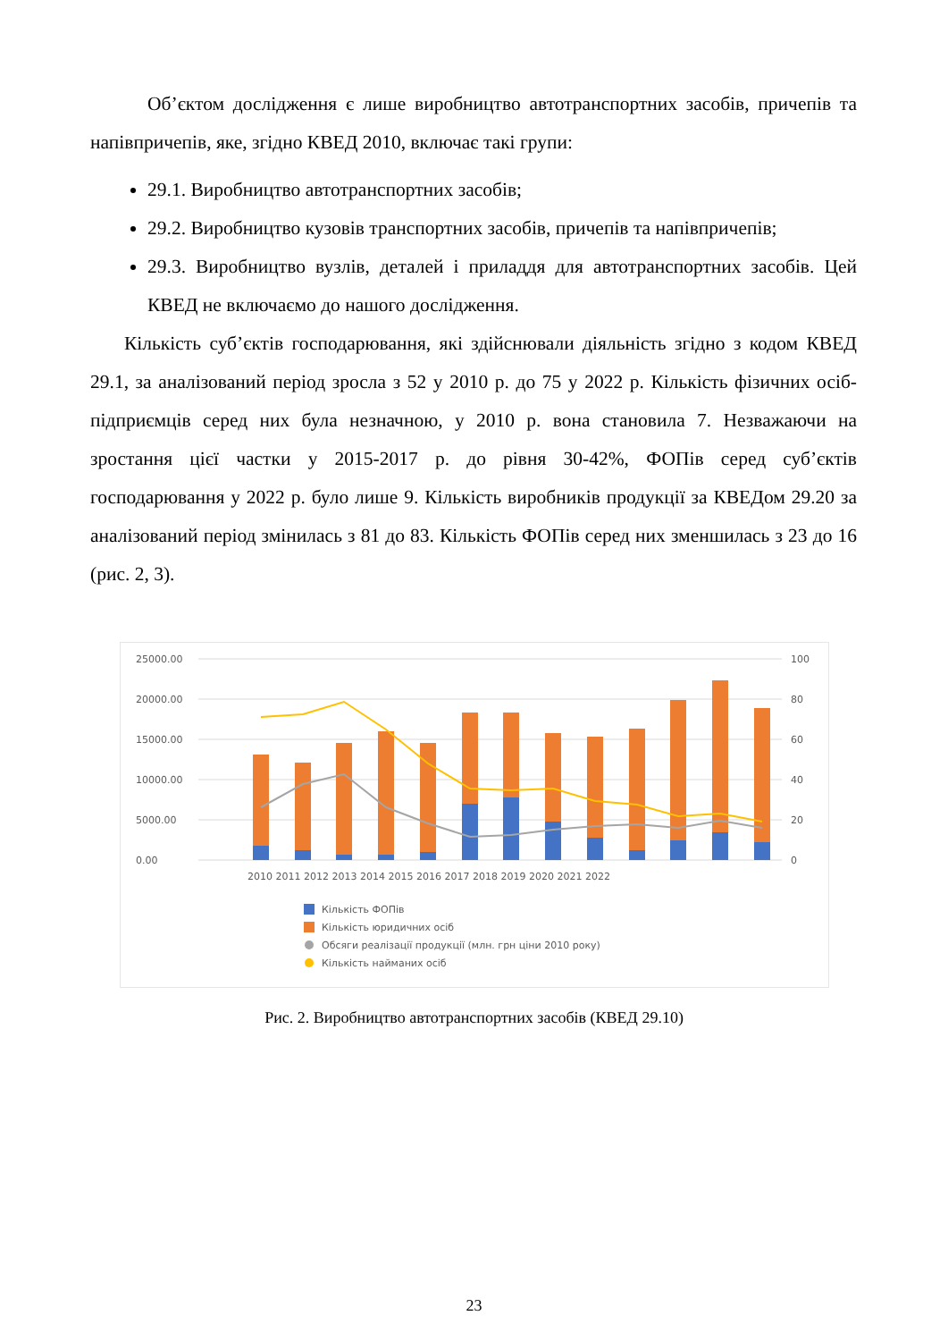Об’єктом дослідження є лише виробництво автотранспортних засобів, причепів та напівпричепів, яке, згідно КВЕД 2010, включає такі групи:
29.1. Виробництво автотранспортних засобів;
29.2. Виробництво кузовів транспортних засобів, причепів та напівпричепів;
29.3. Виробництво вузлів, деталей і приладдя для автотранспортних засобів. Цей КВЕД не включаємо до нашого дослідження.
Кількість суб’єктів господарювання, які здійснювали діяльність згідно з кодом КВЕД 29.1, за аналізований період зросла з 52 у 2010 р. до 75 у 2022 р. Кількість фізичних осіб-підприємців серед них була незначною, у 2010 р. вона становила 7. Незважаючи на зростання цієї частки у 2015-2017 р. до рівня 30-42%, ФОПів серед суб’єктів господарювання у 2022 р. було лише 9. Кількість виробників продукції за КВЕДом 29.20 за аналізований період змінилась з 81 до 83. Кількість ФОПів серед них зменшилась з 23 до 16 (рис. 2, 3).
25000.00
20000.00
15000.00
10000.00
5000.00
0.00
100
80
60
40
20
0
2010 2011 2012 2013 2014 2015 2016 2017 2018 2019 2020 2021 2022
Кількість ФОПів
Кількість юридичних осіб
Обсяги реалізації продукції (млн. грн ціни 2010 року)
Кількість найманих осіб
Рис. 2. Виробництво автотранспортних засобів (КВЕД 29.10)
23